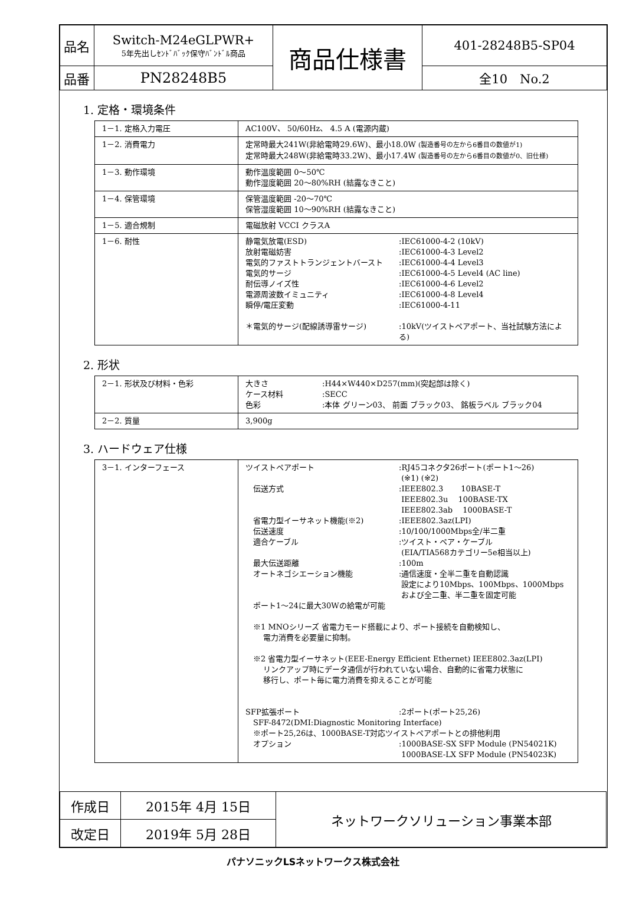| 品名 | Switch-M24eGLPWR+ 5年先出しｾﾝﾄﾞﾊﾞｯｸ保守ﾊﾞﾝﾄﾞﾙ商品 | 商品仕様書 | 401-28248B5-SP04 |
| 品番 | PN28248B5 | | 全10 No.2 |
1. 定格・環境条件
| 1－1. 定格入力電圧 | AC100V、 50/60Hz、 4.5 A (電源内蔵) |
| 1－2. 消費電力 | 定常時最大241W(非給電時29.6W)、最小18.0W (製造番号の左から6番目の数値が1) 定常時最大248W(非給電時33.2W)、最小17.4W (製造番号の左から6番目の数値が0、旧仕様) |
| 1－3. 動作環境 | 動作温度範囲 0～50℃ 動作湿度範囲 20～80%RH (結露なきこと) |
| 1－4. 保管環境 | 保管温度範囲 -20～70℃ 保管湿度範囲 10～90%RH (結露なきこと) |
| 1－5. 適合規制 | 電磁放射 VCCI クラスA |
| 1－6. 耐性 | 静電気放電(ESD) :IEC61000-4-2 (10kV) 放射電磁妨害 :IEC61000-4-3 Level2 電気的ファストトランジェントバースト :IEC61000-4-4 Level3 電気的サージ :IEC61000-4-5 Level4 (AC line) 耐伝導ノイズ性 :IEC61000-4-6 Level2 電源周波数イミュニティ :IEC61000-4-8 Level4 瞬停/電圧変動 :IEC61000-4-11 ＊電気的サージ(配線誘導雷サージ) :10kV(ツイストペアポート、当社試験方法による) |
2. 形状
| 2－1. 形状及び材料・色彩 | 大きさ :H44×W440×D257(mm)(突起部は除く) ケース材料 :SECC 色彩 :本体 グリーン03、 前面 ブラック03、 銘板ラベル ブラック04 |
| 2－2. 質量 | 3,900g |
3. ハードウェア仕様
| 3－1. インターフェース | ツイストペアポート :RJ45コネクタ26ポート(ポート1～26) (※1) (※2) 伝送方式 :IEEE802.3 10BASE-T IEEE802.3u 100BASE-TX IEEE802.3ab 1000BASE-T 省電力型イーサネット機能(※2) :IEEE802.3az(LPI) 伝送速度 :10/100/1000Mbps全/半二重 適合ケーブル :ツイスト・ペア・ケーブル (EIA/TIA568カテゴリー5e相当以上) 最大伝送距離 :100m オートネゴシエーション機能 :通信速度・全半二重を自動認識 設定により10Mbps、100Mbps、1000Mbps および全二重、半二重を固定可能 ポート1～24に最大30Wの給電が可能 ※1 MNOシリーズ 省電力モード搭載により、ポート接続を自動検知し、 電力消費を必要量に抑制。 ※2 省電力型イーサネット(EEE-Energy Efficient Ethernet) IEEE802.3az(LPI) リンクアップ時にデータ通信が行われていない場合、自動的に省電力状態に 移行し、ポート毎に電力消費を抑えることが可能 SFP拡張ポート :2ポート(ポート25,26) SFF-8472(DMI:Diagnostic Monitoring Interface) ※ポート25,26は、1000BASE-T対応ツイストペアポートとの排他利用 オプション :1000BASE-SX SFP Module (PN54021K) 1000BASE-LX SFP Module (PN54023K) |
| 作成日 | 2015年 4月 15日 | ネットワークソリューション事業本部 |
| 改定日 | 2019年 5月 28日 | |
パナソニックLSネットワークス株式会社